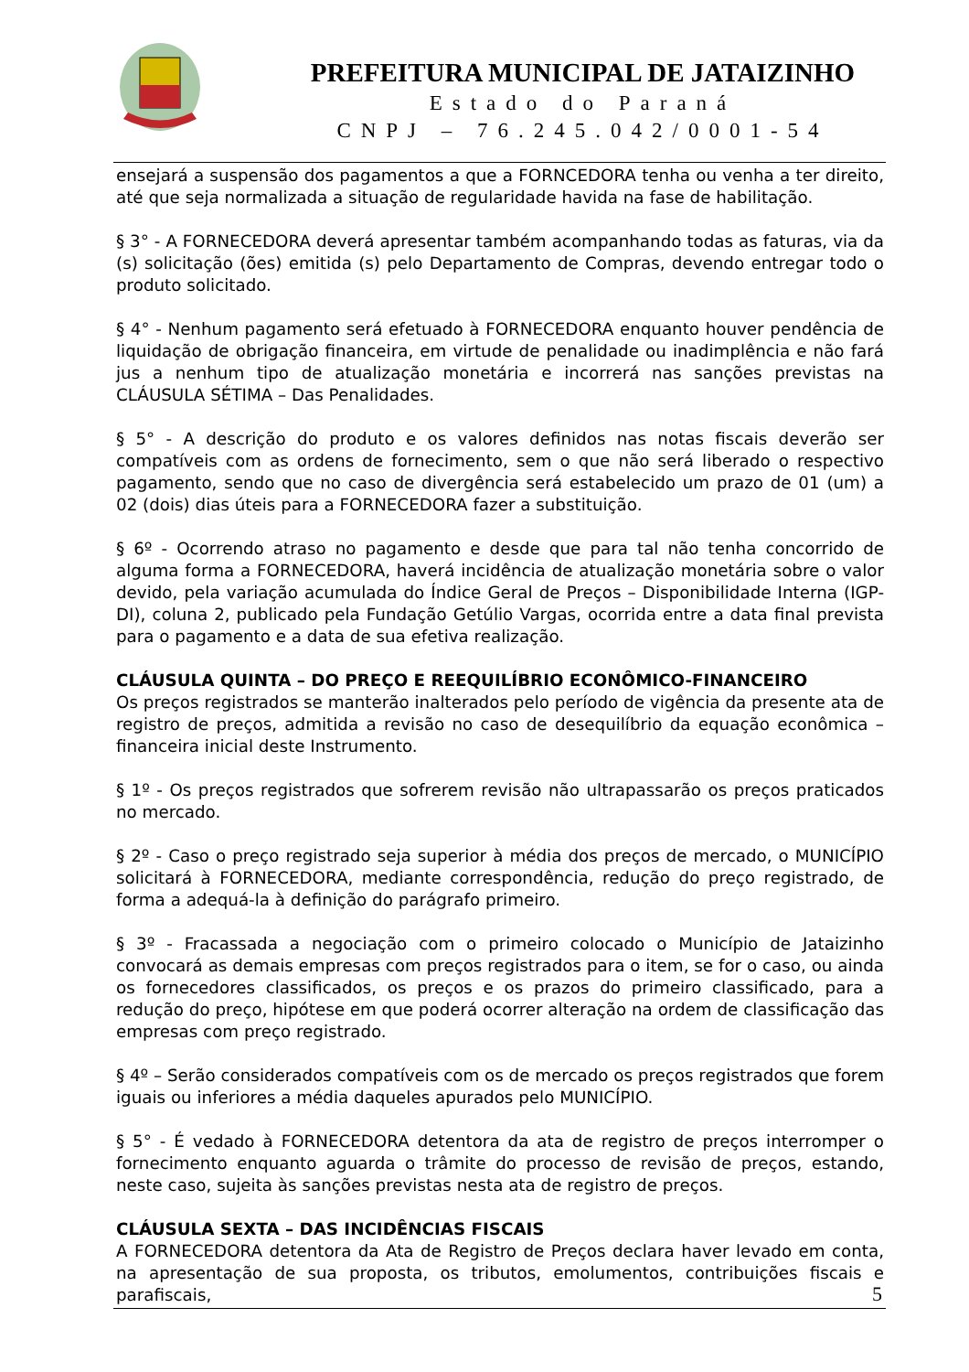PREFEITURA MUNICIPAL DE JATAIZINHO
Estado do Paraná
CNPJ – 76.245.042/0001-54
ensejará a suspensão dos pagamentos a que a FORNCEDORA tenha ou venha a ter direito, até que seja normalizada a situação de regularidade havida na fase de habilitação.
§ 3° - A FORNECEDORA deverá apresentar também acompanhando todas as faturas, via da (s) solicitação (ões) emitida (s) pelo Departamento de Compras, devendo entregar todo o produto solicitado.
§ 4° - Nenhum pagamento será efetuado à FORNECEDORA enquanto houver pendência de liquidação de obrigação financeira, em virtude de penalidade ou inadimplência e não fará jus a nenhum tipo de atualização monetária e incorrerá nas sanções previstas na CLÁUSULA SÉTIMA – Das Penalidades.
§ 5° - A descrição do produto e os valores definidos nas notas fiscais deverão ser compatíveis com as ordens de fornecimento, sem o que não será liberado o respectivo pagamento, sendo que no caso de divergência será estabelecido um prazo de 01 (um) a 02 (dois) dias úteis para a FORNECEDORA fazer a substituição.
§ 6º - Ocorrendo atraso no pagamento e desde que para tal não tenha concorrido de alguma forma a FORNECEDORA, haverá incidência de atualização monetária sobre o valor devido, pela variação acumulada do Índice Geral de Preços – Disponibilidade Interna (IGP-DI), coluna 2, publicado pela Fundação Getúlio Vargas, ocorrida entre a data final prevista para o pagamento e a data de sua efetiva realização.
CLÁUSULA QUINTA – DO PREÇO E REEQUILÍBRIO ECONÔMICO-FINANCEIRO
Os preços registrados se manterão inalterados pelo período de vigência da presente ata de registro de preços, admitida a revisão no caso de desequilíbrio da equação econômica – financeira inicial deste Instrumento.
§ 1º - Os preços registrados que sofrerem revisão não ultrapassarão os preços praticados no mercado.
§ 2º - Caso o preço registrado seja superior à média dos preços de mercado, o MUNICÍPIO solicitará à FORNECEDORA, mediante correspondência, redução do preço registrado, de forma a adequá-la à definição do parágrafo primeiro.
§ 3º - Fracassada a negociação com o primeiro colocado o Município de Jataizinho convocará as demais empresas com preços registrados para o item, se for o caso, ou ainda os fornecedores classificados, os preços e os prazos do primeiro classificado, para a redução do preço, hipótese em que poderá ocorrer alteração na ordem de classificação das empresas com preço registrado.
§ 4º – Serão considerados compatíveis com os de mercado os preços registrados que forem iguais ou inferiores a média daqueles apurados pelo MUNICÍPIO.
§ 5° - É vedado à FORNECEDORA detentora da ata de registro de preços interromper o fornecimento enquanto aguarda o trâmite do processo de revisão de preços, estando, neste caso, sujeita às sanções previstas nesta ata de registro de preços.
CLÁUSULA SEXTA – DAS INCIDÊNCIAS FISCAIS
A FORNECEDORA detentora da Ata de Registro de Preços declara haver levado em conta, na apresentação de sua proposta, os tributos, emolumentos, contribuições fiscais e parafiscais,
5